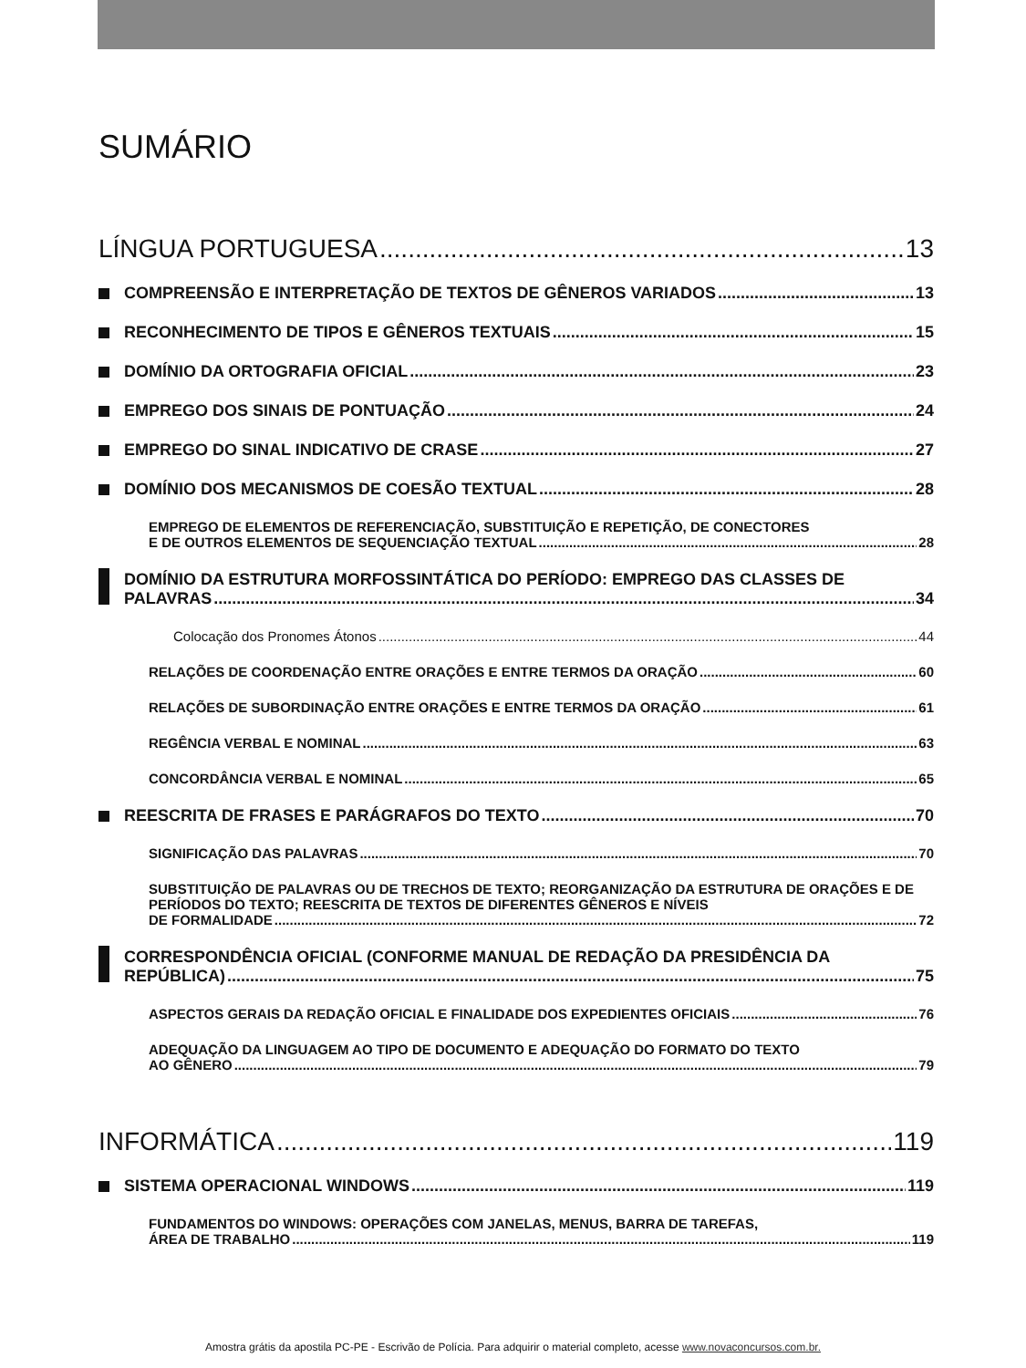SUMÁRIO
LÍNGUA PORTUGUESA 13
COMPREENSÃO E INTERPRETAÇÃO DE TEXTOS DE GÊNEROS VARIADOS 13
RECONHECIMENTO DE TIPOS E GÊNEROS TEXTUAIS 15
DOMÍNIO DA ORTOGRAFIA OFICIAL 23
EMPREGO DOS SINAIS DE PONTUAÇÃO 24
EMPREGO DO SINAL INDICATIVO DE CRASE 27
DOMÍNIO DOS MECANISMOS DE COESÃO TEXTUAL 28
EMPREGO DE ELEMENTOS DE REFERENCIAÇÃO, SUBSTITUIÇÃO E REPETIÇÃO, DE CONECTORES
E DE OUTROS ELEMENTOS DE SEQUENCIAÇÃO TEXTUAL 28
DOMÍNIO DA ESTRUTURA MORFOSSINTÁTICA DO PERÍODO: EMPREGO DAS CLASSES DE
PALAVRAS 34
Colocação dos Pronomes Átonos 44
RELAÇÕES DE COORDENAÇÃO ENTRE ORAÇÕES E ENTRE TERMOS DA ORAÇÃO 60
RELAÇÕES DE SUBORDINAÇÃO ENTRE ORAÇÕES E ENTRE TERMOS DA ORAÇÃO 61
REGÊNCIA VERBAL E NOMINAL 63
CONCORDÂNCIA VERBAL E NOMINAL 65
REESCRITA DE FRASES E PARÁGRAFOS DO TEXTO 70
SIGNIFICAÇÃO DAS PALAVRAS 70
SUBSTITUIÇÃO DE PALAVRAS OU DE TRECHOS DE TEXTO; REORGANIZAÇÃO DA ESTRUTURA DE ORAÇÕES E DE PERÍODOS DO TEXTO; REESCRITA DE TEXTOS DE DIFERENTES GÊNEROS E NÍVEIS
DE FORMALIDADE 72
CORRESPONDÊNCIA OFICIAL (CONFORME MANUAL DE REDAÇÃO DA PRESIDÊNCIA DA
REPÚBLICA) 75
ASPECTOS GERAIS DA REDAÇÃO OFICIAL E FINALIDADE DOS EXPEDIENTES OFICIAIS 76
ADEQUAÇÃO DA LINGUAGEM AO TIPO DE DOCUMENTO E ADEQUAÇÃO DO FORMATO DO TEXTO
AO GÊNERO 79
INFORMÁTICA 119
SISTEMA OPERACIONAL WINDOWS 119
FUNDAMENTOS DO WINDOWS: OPERAÇÕES COM JANELAS, MENUS, BARRA DE TAREFAS,
ÁREA DE TRABALHO 119
Amostra grátis da apostila PC-PE - Escrivão de Polícia. Para adquirir o material completo, acesse www.novaconcursos.com.br.